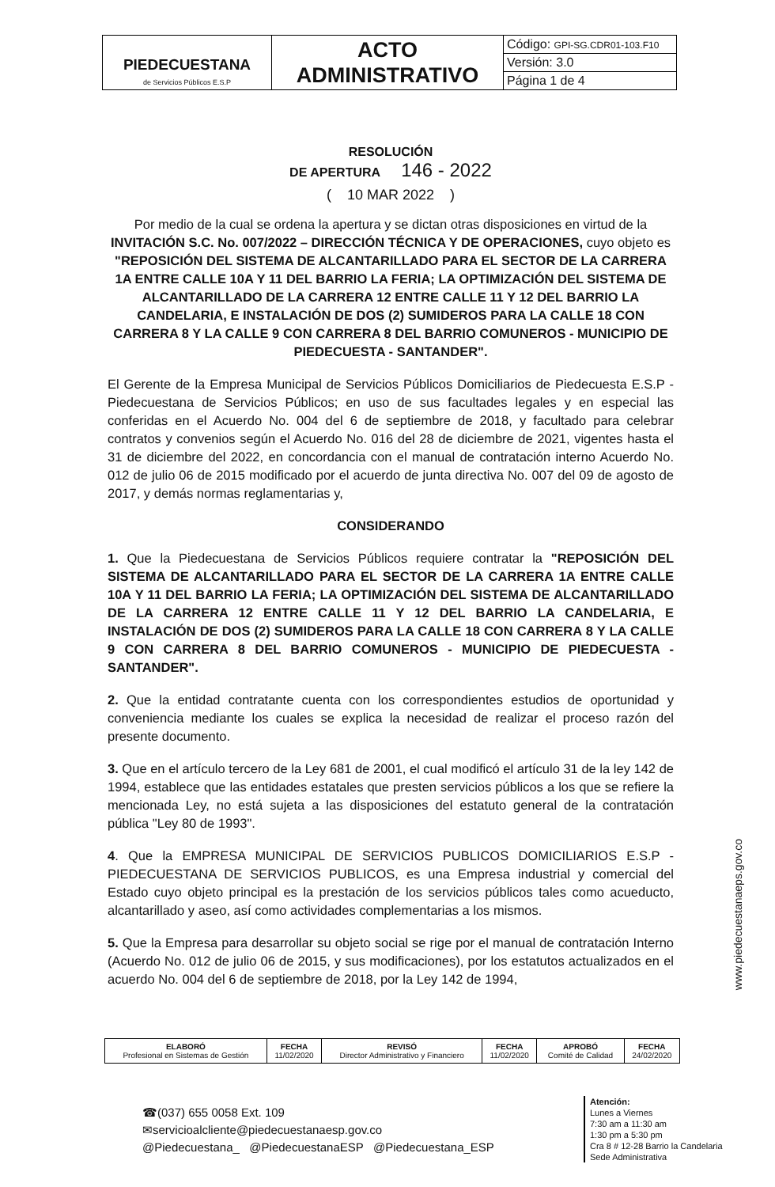| PIEDECUESTANA de Servicios Públicos E.S.P | ACTO ADMINISTRATIVO | Código: GPI-SG.CDR01-103.F10 |
| | | Versión: 3.0 |
| | | Página 1 de 4 |
RESOLUCIÓN
DE APERTURA 146 - 2022
( 10 MAR 2022 )
Por medio de la cual se ordena la apertura y se dictan otras disposiciones en virtud de la INVITACIÓN S.C. No. 007/2022 – DIRECCIÓN TÉCNICA Y DE OPERACIONES, cuyo objeto es "REPOSICIÓN DEL SISTEMA DE ALCANTARILLADO PARA EL SECTOR DE LA CARRERA 1A ENTRE CALLE 10A Y 11 DEL BARRIO LA FERIA; LA OPTIMIZACIÓN DEL SISTEMA DE ALCANTARILLADO DE LA CARRERA 12 ENTRE CALLE 11 Y 12 DEL BARRIO LA CANDELARIA, E INSTALACIÓN DE DOS (2) SUMIDEROS PARA LA CALLE 18 CON CARRERA 8 Y LA CALLE 9 CON CARRERA 8 DEL BARRIO COMUNEROS - MUNICIPIO DE PIEDECUESTA - SANTANDER".
El Gerente de la Empresa Municipal de Servicios Públicos Domiciliarios de Piedecuesta E.S.P - Piedecuestana de Servicios Públicos; en uso de sus facultades legales y en especial las conferidas en el Acuerdo No. 004 del 6 de septiembre de 2018, y facultado para celebrar contratos y convenios según el Acuerdo No. 016 del 28 de diciembre de 2021, vigentes hasta el 31 de diciembre del 2022, en concordancia con el manual de contratación interno Acuerdo No. 012 de julio 06 de 2015 modificado por el acuerdo de junta directiva No. 007 del 09 de agosto de 2017, y demás normas reglamentarias y,
CONSIDERANDO
1. Que la Piedecuestana de Servicios Públicos requiere contratar la "REPOSICIÓN DEL SISTEMA DE ALCANTARILLADO PARA EL SECTOR DE LA CARRERA 1A ENTRE CALLE 10A Y 11 DEL BARRIO LA FERIA; LA OPTIMIZACIÓN DEL SISTEMA DE ALCANTARILLADO DE LA CARRERA 12 ENTRE CALLE 11 Y 12 DEL BARRIO LA CANDELARIA, E INSTALACIÓN DE DOS (2) SUMIDEROS PARA LA CALLE 18 CON CARRERA 8 Y LA CALLE 9 CON CARRERA 8 DEL BARRIO COMUNEROS - MUNICIPIO DE PIEDECUESTA - SANTANDER".
2. Que la entidad contratante cuenta con los correspondientes estudios de oportunidad y conveniencia mediante los cuales se explica la necesidad de realizar el proceso razón del presente documento.
3. Que en el artículo tercero de la Ley 681 de 2001, el cual modificó el artículo 31 de la ley 142 de 1994, establece que las entidades estatales que presten servicios públicos a los que se refiere la mencionada Ley, no está sujeta a las disposiciones del estatuto general de la contratación pública "Ley 80 de 1993".
4. Que la EMPRESA MUNICIPAL DE SERVICIOS PUBLICOS DOMICILIARIOS E.S.P - PIEDECUESTANA DE SERVICIOS PUBLICOS, es una Empresa industrial y comercial del Estado cuyo objeto principal es la prestación de los servicios públicos tales como acueducto, alcantarillado y aseo, así como actividades complementarias a los mismos.
5. Que la Empresa para desarrollar su objeto social se rige por el manual de contratación Interno (Acuerdo No. 012 de julio 06 de 2015, y sus modificaciones), por los estatutos actualizados en el acuerdo No. 004 del 6 de septiembre de 2018, por la Ley 142 de 1994,
www.piedecuestanaeps.gov.co
| ELABORÓ Profesional en Sistemas de Gestión | FECHA 11/02/2020 | REVISÓ Director Administrativo y Financiero | FECHA 11/02/2020 | APROBÓ Comité de Calidad | FECHA 24/02/2020 |
☎(037) 655 0058 Ext. 109
✉servicioalcliente@piedecuestanaesp.gov.co
@Piedecuestana_ @PiedecuestanaESP @Piedecuestana_ESP
Atención:
Lunes a Viernes
7:30 am a 11:30 am
1:30 pm a 5:30 pm
Cra 8 # 12-28 Barrio la Candelaria
Sede Administrativa